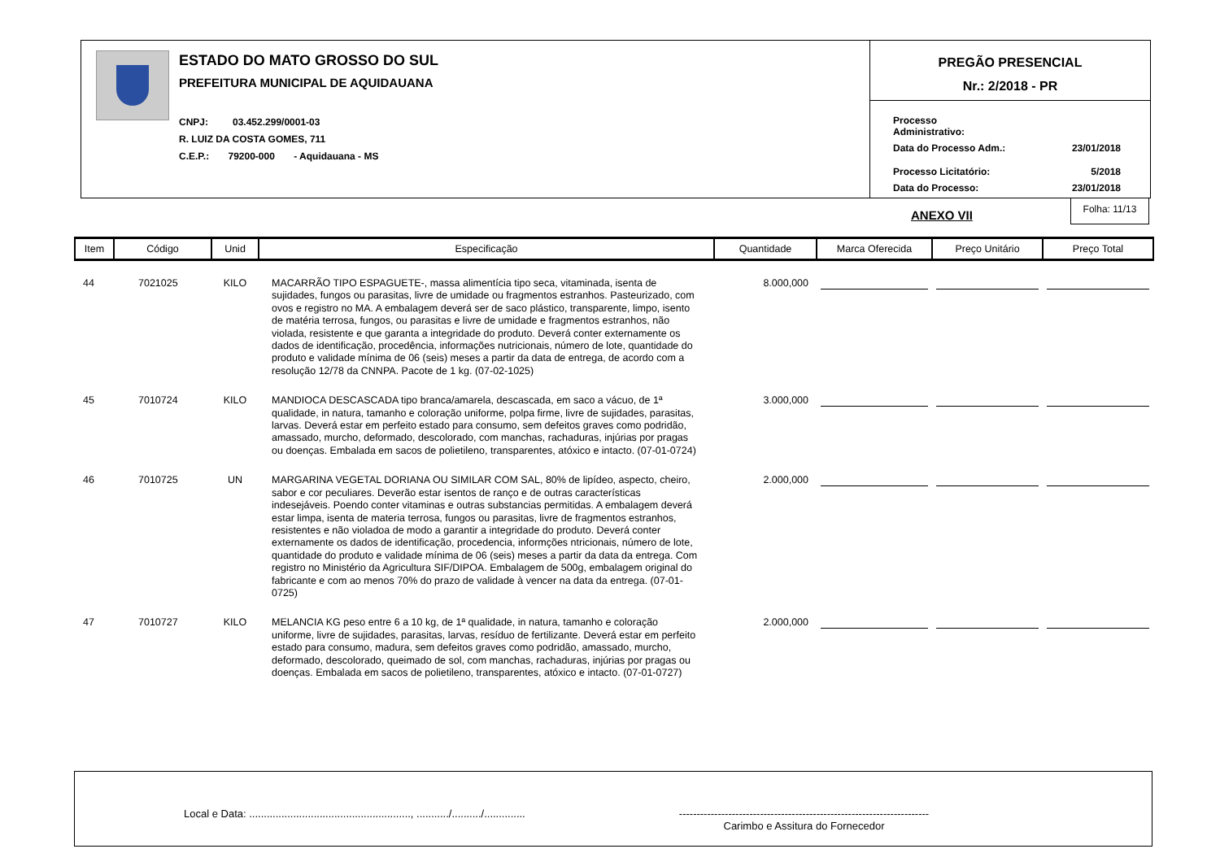ESTADO DO MATO GROSSO DO SUL
PREFEITURA MUNICIPAL DE AQUIDAUANA
CNPJ: 03.452.299/0001-03
R. LUIZ DA COSTA GOMES, 711
C.E.P.: 79200-000 - Aquidauana - MS
PREGÃO PRESENCIAL
Nr.: 2/2018 - PR
| Processo Administrativo: | |
| Data do Processo Adm.: | 23/01/2018 |
| Processo Licitatório: | 5/2018 |
| Data do Processo: | 23/01/2018 |
ANEXO VII
Folha: 11/13
| Item | Código | Unid | Especificação | Quantidade | Marca Oferecida | Preço Unitário | Preço Total |
| --- | --- | --- | --- | --- | --- | --- | --- |
| 44 | 7021025 | KILO | MACARRÃO TIPO ESPAGUETE-, massa alimentícia tipo seca, vitaminada, isenta de sujidades, fungos ou parasitas, livre de umidade ou fragmentos estranhos. Pasteurizado, com ovos e registro no MA. A embalagem deverá ser de saco plástico, transparente, limpo, isento de matéria terrosa, fungos, ou parasitas e livre de umidade e fragmentos estranhos, não violada, resistente e que garanta a integridade do produto. Deverá conter externamente os dados de identificação, procedência, informações nutricionais, número de lote, quantidade do produto e validade mínima de 06 (seis) meses a partir da data de entrega, de acordo com a resolução 12/78 da CNNPA. Pacote de 1 kg. (07-02-1025) | 8.000,000 | | | |
| 45 | 7010724 | KILO | MANDIOCA DESCASCADA tipo branca/amarela, descascada, em saco a vácuo, de 1ª qualidade, in natura, tamanho e coloração uniforme, polpa firme, livre de sujidades, parasitas, larvas. Deverá estar em perfeito estado para consumo, sem defeitos graves como podridão, amassado, murcho, deformado, descolorado, com manchas, rachaduras, injúrias por pragas ou doenças. Embalada em sacos de polietileno, transparentes, atóxico e intacto. (07-01-0724) | 3.000,000 | | | |
| 46 | 7010725 | UN | MARGARINA VEGETAL DORIANA OU SIMILAR COM SAL, 80% de lipídeo, aspecto, cheiro, sabor e cor peculiares. Deverão estar isentos de ranço e de outras características indesejáveis. Poendo conter vitaminas e outras substancias permitidas. A embalagem deverá estar limpa, isenta de materia terrosa, fungos ou parasitas, livre de fragmentos estranhos, resistentes e não violadoa de modo a garantir a integridade do produto. Deverá conter externamente os dados de identificação, procedencia, informções ntricionais, número de lote, quantidade do produto e validade mínima de 06 (seis) meses a partir da data da entrega. Com registro no Ministério da Agricultura SIF/DIPOA. Embalagem de 500g, embalagem original do fabricante e com ao menos 70% do prazo de validade à vencer na data da entrega. (07-01-0725) | 2.000,000 | | | |
| 47 | 7010727 | KILO | MELANCIA KG peso entre 6 a 10 kg, de 1ª qualidade, in natura, tamanho e coloração uniforme, livre de sujidades, parasitas, larvas, resíduo de fertilizante. Deverá estar em perfeito estado para consumo, madura, sem defeitos graves como podridão, amassado, murcho, deformado, descolorado, queimado de sol, com manchas, rachaduras, injúrias por pragas ou doenças. Embalada em sacos de polietileno, transparentes, atóxico e intacto. (07-01-0727) | 2.000,000 | | | |
Local e Data: ......................................................., .........../........../..............
-----------------------------------------------------------------------
Carimbo e Assitura do Fornecedor